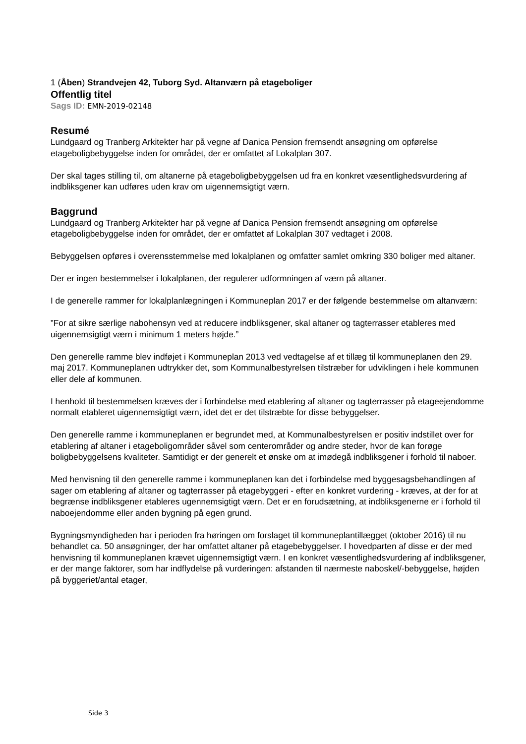1 (Åben) Strandvejen 42, Tuborg Syd. Altanværn på etageboliger
Offentlig titel
Sags ID: EMN-2019-02148
Resumé
Lundgaard og Tranberg Arkitekter har på vegne af Danica Pension fremsendt ansøgning om opførelse etageboligbebyggelse inden for området, der er omfattet af Lokalplan 307.
Der skal tages stilling til, om altanerne på etageboligbebyggelsen ud fra en konkret væsentlighedsvurdering af indbliksgener kan udføres uden krav om uigennemsigtigt værn.
Baggrund
Lundgaard og Tranberg Arkitekter har på vegne af Danica Pension fremsendt ansøgning om opførelse etageboligbebyggelse inden for området, der er omfattet af Lokalplan 307 vedtaget i 2008.
Bebyggelsen opføres i overensstemmelse med lokalplanen og omfatter samlet omkring 330 boliger med altaner.
Der er ingen bestemmelser i lokalplanen, der regulerer udformningen af værn på altaner.
I de generelle rammer for lokalplanlægningen i Kommuneplan 2017 er der følgende bestemmelse om altanværn:
”For at sikre særlige nabohensyn ved at reducere indbliksgener, skal altaner og tagterrasser etableres med uigennemsigtigt værn i minimum 1 meters højde.”
Den generelle ramme blev indføjet i Kommuneplan 2013 ved vedtagelse af et tillæg til kommuneplanen den 29. maj 2017. Kommuneplanen udtrykker det, som Kommunalbestyrelsen tilstræber for udviklingen i hele kommunen eller dele af kommunen.
I henhold til bestemmelsen kræves der i forbindelse med etablering af altaner og tagterrasser på etageejendomme normalt etableret uigennemsigtigt værn, idet det er det tilstræbte for disse bebyggelser.
Den generelle ramme i kommuneplanen er begrundet med, at Kommunalbestyrelsen er positiv indstillet over for etablering af altaner i etageboligområder såvel som centerområder og andre steder, hvor de kan forøge boligbebyggelsens kvaliteter. Samtidigt er der generelt et ønske om at imødegå indbliksgener i forhold til naboer.
Med henvisning til den generelle ramme i kommuneplanen kan det i forbindelse med byggesagsbehandlingen af sager om etablering af altaner og tagterrasser på etagebyggeri - efter en konkret vurdering - kræves, at der for at begrænse indbliksgener etableres ugennemsigtigt værn. Det er en forudsætning, at indbliksgenerne er i forhold til naboejendomme eller anden bygning på egen grund.
Bygningsmyndigheden har i perioden fra høringen om forslaget til kommuneplantillægget (oktober 2016) til nu behandlet ca. 50 ansøgninger, der har omfattet altaner på etagebebyggelser. I hovedparten af disse er der med henvisning til kommuneplanen krævet uigennemsigtigt værn. I en konkret væsentlighedsvurdering af indbliksgener, er der mange faktorer, som har indflydelse på vurderingen: afstanden til nærmeste naboskel/-bebyggelse, højden på byggeriet/antal etager,
Side 3